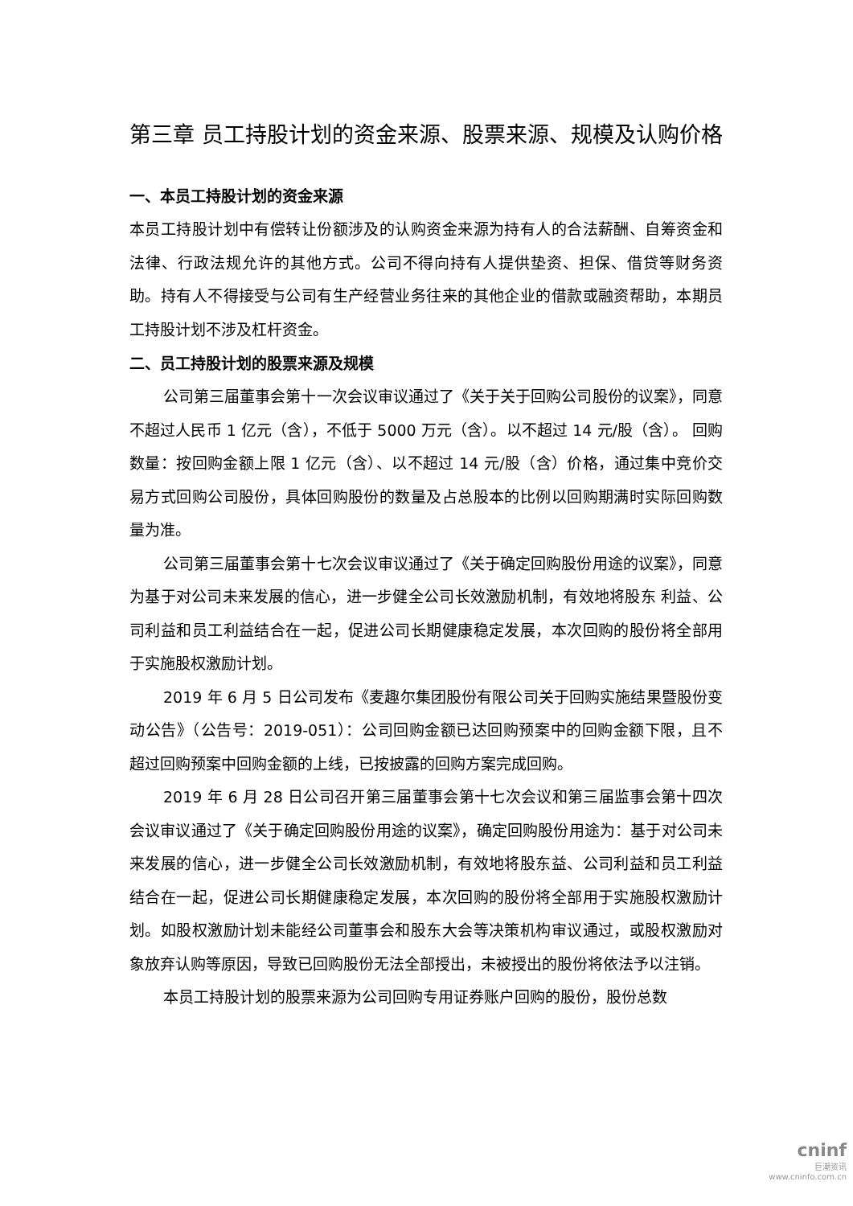第三章 员工持股计划的资金来源、股票来源、规模及认购价格
一、本员工持股计划的资金来源
本员工持股计划中有偿转让份额涉及的认购资金来源为持有人的合法薪酬、自筹资金和法律、行政法规允许的其他方式。公司不得向持有人提供垫资、担保、借贷等财务资助。持有人不得接受与公司有生产经营业务往来的其他企业的借款或融资帮助，本期员工持股计划不涉及杠杆资金。
二、员工持股计划的股票来源及规模
公司第三届董事会第十一次会议审议通过了《关于关于回购公司股份的议案》，同意不超过人民币 1 亿元（含），不低于 5000 万元（含）。以不超过 14 元/股（含）。 回购数量：按回购金额上限 1 亿元（含）、以不超过 14 元/股（含）价格，通过集中竞价交易方式回购公司股份，具体回购股份的数量及占总股本的比例以回购期满时实际回购数量为准。
公司第三届董事会第十七次会议审议通过了《关于确定回购股份用途的议案》，同意为基于对公司未来发展的信心，进一步健全公司长效激励机制，有效地将股东 利益、公司利益和员工利益结合在一起，促进公司长期健康稳定发展，本次回购的股份将全部用于实施股权激励计划。
2019 年 6 月 5 日公司发布《麦趣尔集团股份有限公司关于回购实施结果暨股份变动公告》（公告号：2019-051）：公司回购金额已达回购预案中的回购金额下限，且不超过回购预案中回购金额的上线，已按披露的回购方案完成回购。
2019 年 6 月 28 日公司召开第三届董事会第十七次会议和第三届监事会第十四次会议审议通过了《关于确定回购股份用途的议案》，确定回购股份用途为：基于对公司未来发展的信心，进一步健全公司长效激励机制，有效地将股东益、公司利益和员工利益结合在一起，促进公司长期健康稳定发展，本次回购的股份将全部用于实施股权激励计划。如股权激励计划未能经公司董事会和股东大会等决策机构审议通过，或股权激励对象放弃认购等原因，导致已回购股份无法全部授出，未被授出的股份将依法予以注销。
本员工持股计划的股票来源为公司回购专用证券账户回购的股份，股份总数
cninf
巨潮资讯
www.cninfo.com.cn